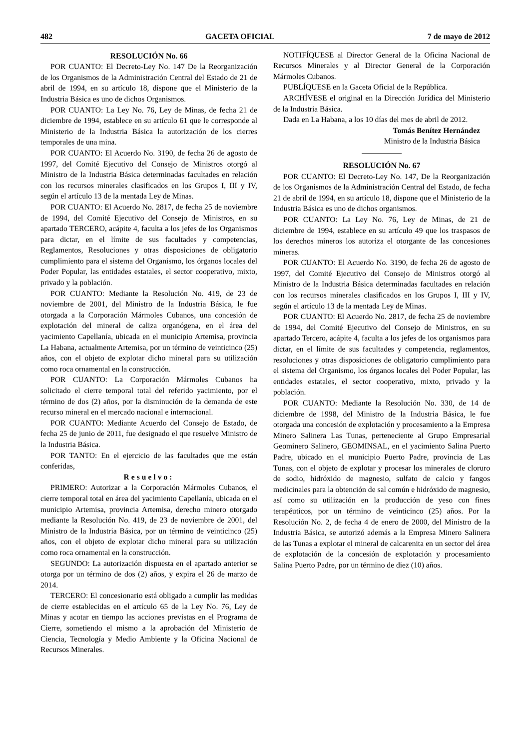482 GACETA OFICIAL 7 de mayo de 2012
RESOLUCIÓN No. 66
POR CUANTO: El Decreto-Ley No. 147 De la Reorganización de los Organismos de la Administración Central del Estado de 21 de abril de 1994, en su artículo 18, dispone que el Ministerio de la Industria Básica es uno de dichos Organismos.
POR CUANTO: La Ley No. 76, Ley de Minas, de fecha 21 de diciembre de 1994, establece en su artículo 61 que le corresponde al Ministerio de la Industria Básica la autorización de los cierres temporales de una mina.
POR CUANTO: El Acuerdo No. 3190, de fecha 26 de agosto de 1997, del Comité Ejecutivo del Consejo de Ministros otorgó al Ministro de la Industria Básica determinadas facultades en relación con los recursos minerales clasificados en los Grupos I, III y IV, según el artículo 13 de la mentada Ley de Minas.
POR CUANTO: El Acuerdo No. 2817, de fecha 25 de noviembre de 1994, del Comité Ejecutivo del Consejo de Ministros, en su apartado TERCERO, acápite 4, faculta a los jefes de los Organismos para dictar, en el límite de sus facultades y competencias, Reglamentos, Resoluciones y otras disposiciones de obligatorio cumplimiento para el sistema del Organismo, los órganos locales del Poder Popular, las entidades estatales, el sector cooperativo, mixto, privado y la población.
POR CUANTO: Mediante la Resolución No. 419, de 23 de noviembre de 2001, del Ministro de la Industria Básica, le fue otorgada a la Corporación Mármoles Cubanos, una concesión de explotación del mineral de caliza organógena, en el área del yacimiento Capellanía, ubicada en el municipio Artemisa, provincia La Habana, actualmente Artemisa, por un término de veinticinco (25) años, con el objeto de explotar dicho mineral para su utilización como roca ornamental en la construcción.
POR CUANTO: La Corporación Mármoles Cubanos ha solicitado el cierre temporal total del referido yacimiento, por el término de dos (2) años, por la disminución de la demanda de este recurso mineral en el mercado nacional e internacional.
POR CUANTO: Mediante Acuerdo del Consejo de Estado, de fecha 25 de junio de 2011, fue designado el que resuelve Ministro de la Industria Básica.
POR TANTO: En el ejercicio de las facultades que me están conferidas,
Resuelvo:
PRIMERO: Autorizar a la Corporación Mármoles Cubanos, el cierre temporal total en área del yacimiento Capellanía, ubicada en el municipio Artemisa, provincia Artemisa, derecho minero otorgado mediante la Resolución No. 419, de 23 de noviembre de 2001, del Ministro de la Industria Básica, por un término de veinticinco (25) años, con el objeto de explotar dicho mineral para su utilización como roca ornamental en la construcción.
SEGUNDO: La autorización dispuesta en el apartado anterior se otorga por un término de dos (2) años, y expira el 26 de marzo de 2014.
TERCERO: El concesionario está obligado a cumplir las medidas de cierre establecidas en el artículo 65 de la Ley No. 76, Ley de Minas y acotar en tiempo las acciones previstas en el Programa de Cierre, sometiendo el mismo a la aprobación del Ministerio de Ciencia, Tecnología y Medio Ambiente y la Oficina Nacional de Recursos Minerales.
NOTIFÍQUESE al Director General de la Oficina Nacional de Recursos Minerales y al Director General de la Corporación Mármoles Cubanos.
PUBLÍQUESE en la Gaceta Oficial de la República.
ARCHÍVESE el original en la Dirección Jurídica del Ministerio de la Industria Básica.
Dada en La Habana, a los 10 días del mes de abril de 2012.
Tomás Benítez Hernández
Ministro de la Industria Básica
RESOLUCIÓN No. 67
POR CUANTO: El Decreto-Ley No. 147, De la Reorganización de los Organismos de la Administración Central del Estado, de fecha 21 de abril de 1994, en su artículo 18, dispone que el Ministerio de la Industria Básica es uno de dichos organismos.
POR CUANTO: La Ley No. 76, Ley de Minas, de 21 de diciembre de 1994, establece en su artículo 49 que los traspasos de los derechos mineros los autoriza el otorgante de las concesiones mineras.
POR CUANTO: El Acuerdo No. 3190, de fecha 26 de agosto de 1997, del Comité Ejecutivo del Consejo de Ministros otorgó al Ministro de la Industria Básica determinadas facultades en relación con los recursos minerales clasificados en los Grupos I, III y IV, según el artículo 13 de la mentada Ley de Minas.
POR CUANTO: El Acuerdo No. 2817, de fecha 25 de noviembre de 1994, del Comité Ejecutivo del Consejo de Ministros, en su apartado Tercero, acápite 4, faculta a los jefes de los organismos para dictar, en el límite de sus facultades y competencia, reglamentos, resoluciones y otras disposiciones de obligatorio cumplimiento para el sistema del Organismo, los órganos locales del Poder Popular, las entidades estatales, el sector cooperativo, mixto, privado y la población.
POR CUANTO: Mediante la Resolución No. 330, de 14 de diciembre de 1998, del Ministro de la Industria Básica, le fue otorgada una concesión de explotación y procesamiento a la Empresa Minero Salinera Las Tunas, perteneciente al Grupo Empresarial Geominero Salinero, GEOMINSAL, en el yacimiento Salina Puerto Padre, ubicado en el municipio Puerto Padre, provincia de Las Tunas, con el objeto de explotar y procesar los minerales de cloruro de sodio, hidróxido de magnesio, sulfato de calcio y fangos medicinales para la obtención de sal común e hidróxido de magnesio, así como su utilización en la producción de yeso con fines terapéuticos, por un término de veinticinco (25) años. Por la Resolución No. 2, de fecha 4 de enero de 2000, del Ministro de la Industria Básica, se autorizó además a la Empresa Minero Salinera de las Tunas a explotar el mineral de calcarenita en un sector del área de explotación de la concesión de explotación y procesamiento Salina Puerto Padre, por un término de diez (10) años.